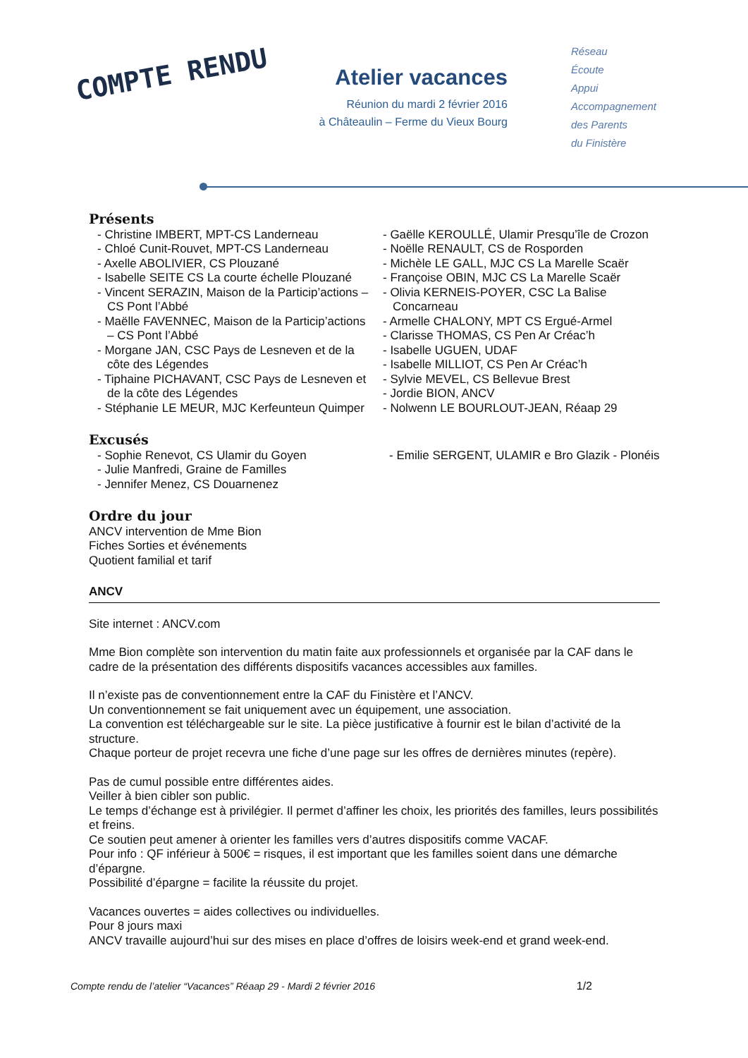COMPTE RENDU
Atelier vacances
Réunion du mardi 2 février 2016
à Châteaulin – Ferme du Vieux Bourg
Réseau
Écoute
Appui
Accompagnement
des Parents
du Finistère
Présents
- Christine IMBERT, MPT-CS Landerneau
- Chloé Cunit-Rouvet, MPT-CS Landerneau
- Axelle ABOLIVIER, CS Plouzané
- Isabelle SEITE CS La courte échelle Plouzané
- Vincent SERAZIN, Maison de la Particip’actions – CS Pont l’Abbé
- Maëlle FAVENNEC, Maison de la Particip’actions – CS Pont l’Abbé
- Morgane JAN, CSC Pays de Lesneven et de la côte des Légendes
- Tiphaine PICHAVANT, CSC Pays de Lesneven et de la côte des Légendes
- Stéphanie LE MEUR, MJC Kerfeunteun Quimper
- Gaëlle KEROULLÉ, Ulamir Presqu’île de Crozon
- Noëlle RENAULT, CS de Rosporden
- Michèle LE GALL, MJC CS La Marelle Scaër
- Françoise OBIN, MJC CS La Marelle Scaër
- Olivia KERNEIS-POYER, CSC La Balise Concarneau
- Armelle CHALONY, MPT CS Ergué-Armel
- Clarisse THOMAS, CS Pen Ar Créac’h
- Isabelle UGUEN, UDAF
- Isabelle MILLIOT, CS Pen Ar Créac’h
- Sylvie MEVEL, CS Bellevue Brest
- Jordie BION, ANCV
- Nolwenn LE BOURLOUT-JEAN, Réaap 29
Excusés
- Sophie Renevot, CS Ulamir du Goyen
- Julie Manfredi, Graine de Familles
- Jennifer Menez, CS Douarnenez
- Emilie SERGENT, ULAMIR e Bro Glazik - Plonéis
Ordre du jour
ANCV intervention de Mme Bion
Fiches Sorties et événements
Quotient familial et tarif
ANCV
Site internet : ANCV.com
Mme Bion complète son intervention du matin faite aux professionnels et organisée par la CAF dans le cadre de la présentation des différents dispositifs vacances accessibles aux familles.
Il n’existe pas de conventionnement entre la CAF du Finistère et l’ANCV.
Un conventionnement se fait uniquement avec un équipement, une association.
La convention est téléchargeable sur le site. La pièce justificative à fournir est le bilan d’activité de la structure.
Chaque porteur de projet recevra une fiche d’une page sur les offres de dernières minutes (repère).
Pas de cumul possible entre différentes aides.
Veiller à bien cibler son public.
Le temps d’échange est à privilégier. Il permet d’affiner les choix, les priorités des familles, leurs possibilités et freins.
Ce soutien peut amener à orienter les familles vers d’autres dispositifs comme VACAF.
Pour info : QF inférieur à 500€ = risques, il est important que les familles soient dans une démarche d’épargne.
Possibilité d’épargne = facilite la réussite du projet.
Vacances ouvertes = aides collectives ou individuelles.
Pour 8 jours maxi
ANCV travaille aujourd’hui sur des mises en place d’offres de loisirs week-end et grand week-end.
Compte rendu de l’atelier “Vacances” Réaap 29 - Mardi 2 février 2016 1/2